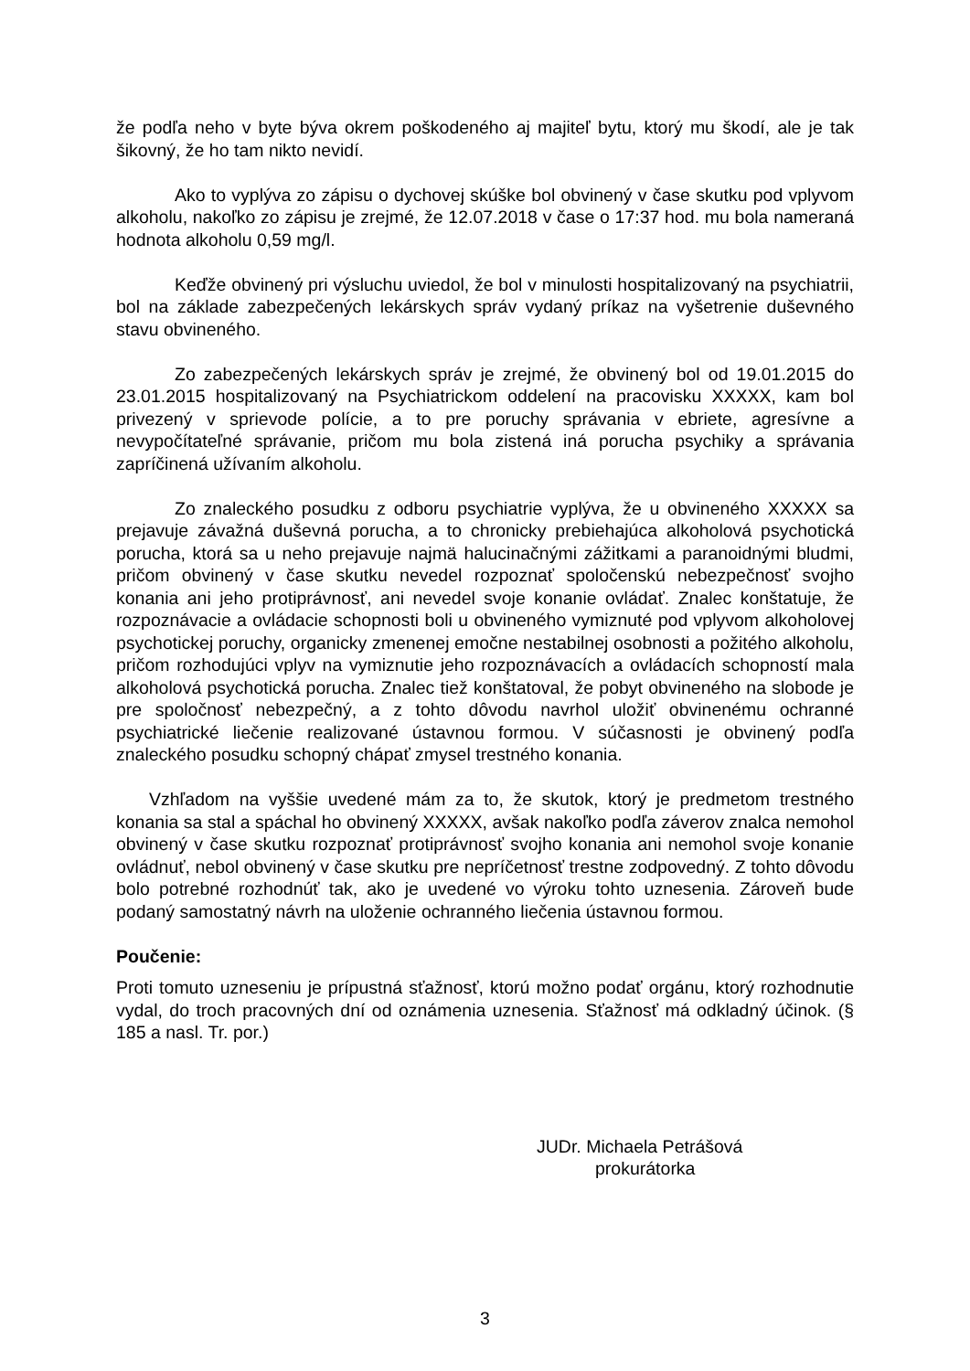že podľa neho v byte býva okrem poškodeného aj majiteľ bytu, ktorý mu škodí, ale je tak šikovný, že ho tam nikto nevidí.
Ako to vyplýva zo zápisu o dychovej skúške bol obvinený v čase skutku pod vplyvom alkoholu, nakoľko zo zápisu je zrejmé, že 12.07.2018 v čase o 17:37 hod. mu bola nameraná hodnota alkoholu 0,59 mg/l.
Keďže obvinený pri výsluchu uviedol, že bol v minulosti hospitalizovaný na psychiatrii, bol na základe zabezpečených lekárskych správ vydaný príkaz na vyšetrenie duševného stavu obvineného.
Zo zabezpečených lekárskych správ je zrejmé, že obvinený bol od 19.01.2015 do 23.01.2015 hospitalizovaný na Psychiatrickom oddelení na pracovisku XXXXX, kam bol privezený v sprievode polície, a to pre poruchy správania v ebriete, agresívne a nevypočítateľné správanie, pričom mu bola zistená iná porucha psychiky a správania zapríčinená užívaním alkoholu.
Zo znaleckého posudku z odboru psychiatrie vyplýva, že u obvineného XXXXX sa prejavuje závažná duševná porucha, a to chronicky prebiehajúca alkoholová psychotická porucha, ktorá sa u neho prejavuje najmä halucinačnými zážitkami a paranoidnými bludmi, pričom obvinený v čase skutku nevedel rozpoznať spoločenskú nebezpečnosť svojho konania ani jeho protiprávnosť, ani nevedel svoje konanie ovládať. Znalec konštatuje, že rozpoznávacie a ovládacie schopnosti boli u obvineného vymiznuté pod vplyvom alkoholovej psychotickej poruchy, organicky zmenenej emočne nestabilnej osobnosti a požitého alkoholu, pričom rozhodujúci vplyv na vymiznutie jeho rozpoznávacích a ovládacích schopností mala alkoholová psychotická porucha. Znalec tiež konštatoval, že pobyt obvineného na slobode je pre spoločnosť nebezpečný, a z tohto dôvodu navrhol uložiť obvinenému ochranné psychiatrické liečenie realizované ústavnou formou. V súčasnosti je obvinený podľa znaleckého posudku schopný chápať zmysel trestného konania.
Vzhľadom na vyššie uvedené mám za to, že skutok, ktorý je predmetom trestného konania sa stal a spáchal ho obvinený XXXXX, avšak nakoľko podľa záverov znalca nemohol obvinený v čase skutku rozpoznať protiprávnosť svojho konania ani nemohol svoje konanie ovládnuť, nebol obvinený v čase skutku pre nepríčetnosť trestne zodpovedný. Z tohto dôvodu bolo potrebné rozhodnúť tak, ako je uvedené vo výroku tohto uznesenia. Zároveň bude podaný samostatný návrh na uloženie ochranného liečenia ústavnou formou.
Poučenie:
Proti tomuto uzneseniu je prípustná sťažnosť, ktorú možno podať orgánu, ktorý rozhodnutie vydal, do troch pracovných dní od oznámenia uznesenia. Sťažnosť má odkladný účinok. (§ 185 a nasl. Tr. por.)
JUDr. Michaela Petrášová
prokurátorka
3